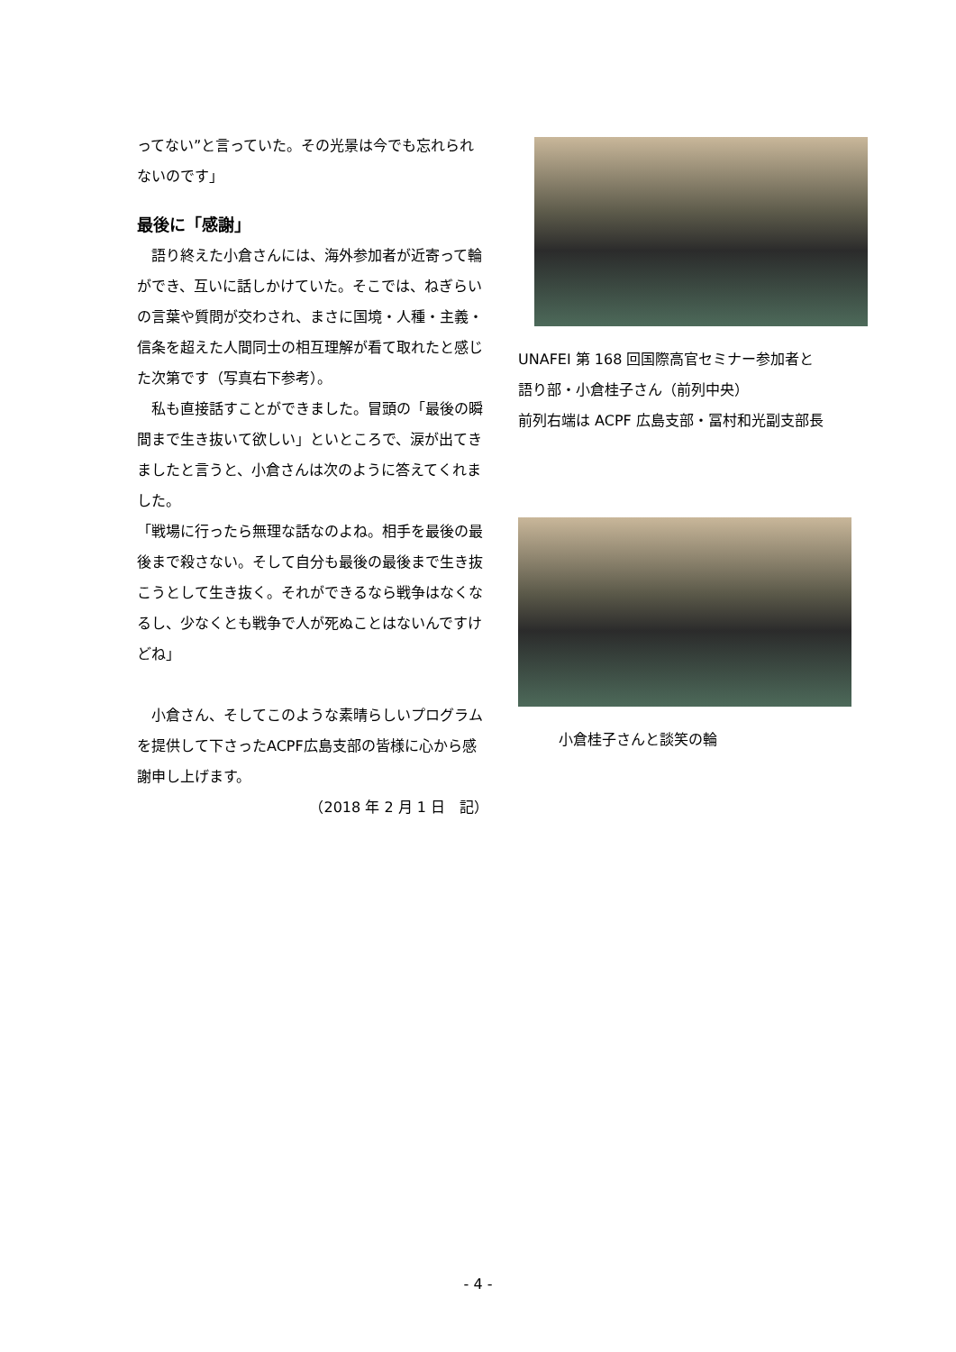ってない”と言っていた。その光景は今でも忘れられないのです」
最後に「感謝」
　語り終えた小倉さんには、海外参加者が近寄って輪ができ、互いに話しかけていた。そこでは、ねぎらいの言葉や質問が交わされ、まさに国境・人種・主義・信条を超えた人間同士の相互理解が看て取れたと感じた次第です（写真右下参考）。
　私も直接話すことができました。冒頭の「最後の瞬間まで生き抜いて欲しい」といところで、涙が出てきましたと言うと、小倉さんは次のように答えてくれました。
「戦場に行ったら無理な話なのよね。相手を最後の最後まで殺さない。そして自分も最後の最後まで生き抜こうとして生き抜く。それができるなら戦争はなくなるし、少なくとも戦争で人が死ぬことはないんですけどね」
　小倉さん、そしてこのような素晴らしいプログラムを提供して下さったACPF広島支部の皆様に心から感謝申し上げます。
（2018 年 2 月 1 日　記）
UNAFEI 第 168 回国際高官セミナー参加者と
語り部・小倉桂子さん（前列中央）
前列右端は ACPF 広島支部・冨村和光副支部長
小倉桂子さんと談笑の輪
- 4 -